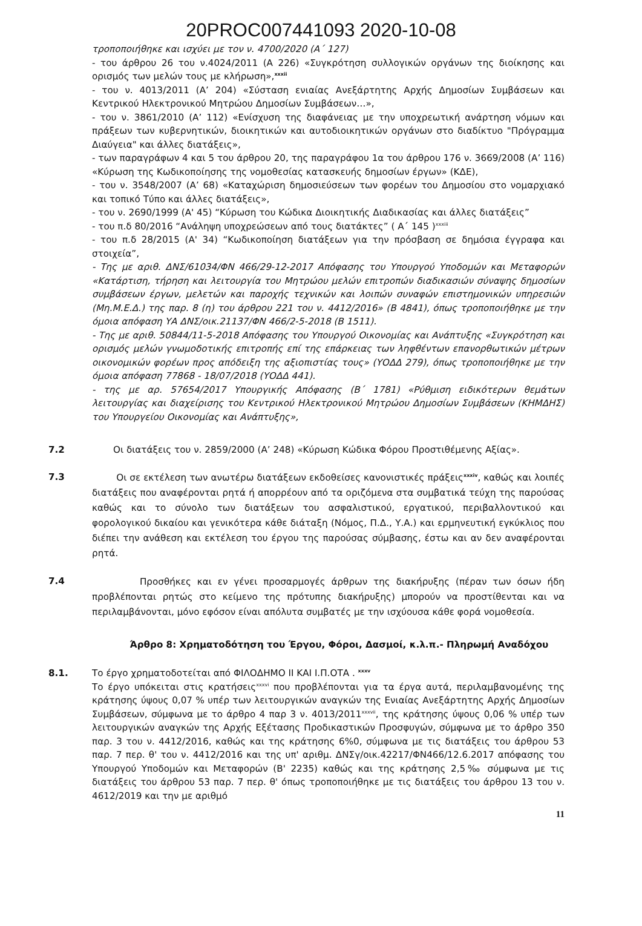20PROC007441093 2020-10-08
τροποποιήθηκε και ισχύει με τον ν. 4700/2020 (Α΄ 127)
- του άρθρου 26 του ν.4024/2011 (Α 226) «Συγκρότηση συλλογικών οργάνων της διοίκησης και ορισμός των μελών τους με κλήρωση»,<sup>xxxii</sup>
- του ν. 4013/2011 (Α’ 204) «Σύσταση ενιαίας Ανεξάρτητης Αρχής Δημοσίων Συμβάσεων και Κεντρικού Ηλεκτρονικού Μητρώου Δημοσίων Συμβάσεων…»,
- του ν. 3861/2010 (Α’ 112) «Ενίσχυση της διαφάνειας με την υποχρεωτική ανάρτηση νόμων και πράξεων των κυβερνητικών, διοικητικών και αυτοδιοικητικών οργάνων στο διαδίκτυο "Πρόγραμμα Διαύγεια" και άλλες διατάξεις»,
- των παραγράφων 4 και 5 του άρθρου 20, της παραγράφου 1α του άρθρου 176 ν. 3669/2008 (Α’ 116) «Κύρωση της Κωδικοποίησης της νομοθεσίας κατασκευής δημοσίων έργων» (ΚΔΕ),
- του ν. 3548/2007 (Α’ 68) «Καταχώριση δημοσιεύσεων των φορέων του Δημοσίου στο νομαρχιακό και τοπικό Τύπο και άλλες διατάξεις»,
- του ν. 2690/1999 (Α' 45) “Κύρωση του Κώδικα Διοικητικής Διαδικασίας και άλλες διατάξεις”
- του π.δ 80/2016 “Ανάληψη υποχρεώσεων από τους διατάκτες” ( Α΄ 145 )<sup>xxxiii</sup>
- του π.δ 28/2015 (Α' 34) “Κωδικοποίηση διατάξεων για την πρόσβαση σε δημόσια έγγραφα και στοιχεία”,
- Της με αριθ. ΔΝΣ/61034/ΦΝ 466/29-12-2017 Απόφασης του Υπουργού Υποδομών και Μεταφορών «Κατάρτιση, τήρηση και λειτουργία του Μητρώου μελών επιτροπών διαδικασιών σύναψης δημοσίων συμβάσεων έργων, μελετών και παροχής τεχνικών και λοιπών συναφών επιστημονικών υπηρεσιών (Μη.Μ.Ε.Δ.) της παρ. 8 (η) του άρθρου 221 του ν. 4412/2016» (Β 4841), όπως τροποποιήθηκε με την όμοια απόφαση ΥΑ ΔΝΣ/οικ.21137/ΦΝ 466/2-5-2018 (Β 1511).
- Της με αριθ. 50844/11-5-2018 Απόφασης του Υπουργού Οικονομίας και Ανάπτυξης «Συγκρότηση και ορισμός μελών γνωμοδοτικής επιτροπής επί της επάρκειας των ληφθέντων επανορθωτικών μέτρων οικονομικών φορέων προς απόδειξη της αξιοπιστίας τους» (ΥΟΔΔ 279), όπως τροποποιήθηκε με την όμοια απόφαση 77868 - 18/07/2018 (ΥΟΔΔ 441).
- της με αρ. 57654/2017 Υπουργικής Απόφασης (Β΄ 1781) «Ρύθμιση ειδικότερων θεμάτων λειτουργίας και διαχείρισης του Κεντρικού Ηλεκτρονικού Μητρώου Δημοσίων Συμβάσεων (ΚΗΜΔΗΣ) του Υπουργείου Οικονομίας και Ανάπτυξης»,
7.2 Οι διατάξεις του ν. 2859/2000 (Α’ 248) «Κύρωση Κώδικα Φόρου Προστιθέμενης Αξίας».
7.3
Οι σε εκτέλεση των ανωτέρω διατάξεων εκδοθείσες κανονιστικές πράξεις<sup>xxxiv</sup>, καθώς και λοιπές διατάξεις που αναφέρονται ρητά ή απορρέουν από τα οριζόμενα στα συμβατικά τεύχη της παρούσας καθώς και το σύνολο των διατάξεων του ασφαλιστικού, εργατικού, περιβαλλοντικού και φορολογικού δικαίου και γενικότερα κάθε διάταξη (Νόμος, Π.Δ., Υ.Α.) και ερμηνευτική εγκύκλιος που διέπει την ανάθεση και εκτέλεση του έργου της παρούσας σύμβασης, έστω και αν δεν αναφέρονται ρητά.
7.4
Προσθήκες και εν γένει προσαρμογές άρθρων της διακήρυξης (πέραν των όσων ήδη προβλέπονται ρητώς στο κείμενο της πρότυπης διακήρυξης) μπορούν να προστίθενται και να περιλαμβάνονται, μόνο εφόσον είναι απόλυτα συμβατές με την ισχύουσα κάθε φορά νομοθεσία.
Άρθρο 8: Χρηματοδότηση του Έργου, Φόροι, Δασμοί, κ.λ.π.- Πληρωμή Αναδόχου
8.1. Το έργο χρηματοδοτείται από ΦΙΛΟΔΗΜΟ ΙΙ ΚΑΙ Ι.Π.ΟΤΑ . <sup>xxxv</sup>
Το έργο υπόκειται στις κρατήσεις<sup>xxxvi</sup> που προβλέπονται για τα έργα αυτά, περιλαμβανομένης της κράτησης ύψους 0,07 % υπέρ των λειτουργικών αναγκών της Ενιαίας Ανεξάρτητης Αρχής Δημοσίων Συμβάσεων, σύμφωνα με το άρθρο 4 παρ 3 ν. 4013/2011<sup>xxxvii</sup>, της κράτησης ύψους 0,06 % υπέρ των λειτουργικών αναγκών της Αρχής Εξέτασης Προδικαστικών Προσφυγών, σύμφωνα με το άρθρο 350 παρ. 3 του ν. 4412/2016, καθώς και της κράτησης 6%0, σύμφωνα με τις διατάξεις του άρθρου 53 παρ. 7 περ. θ' του ν. 4412/2016 και της υπ' αριθμ. ΔΝΣγ/οικ.42217/ΦΝ466/12.6.2017 απόφασης του Υπουργού Υποδομών και Μεταφορών (Β' 2235) καθώς και της κράτησης 2,5‰ σύμφωνα με τις διατάξεις του άρθρου 53 παρ. 7 περ. θ' όπως τροποποιήθηκε με τις διατάξεις του άρθρου 13 του ν. 4612/2019 και την με αριθμό
11